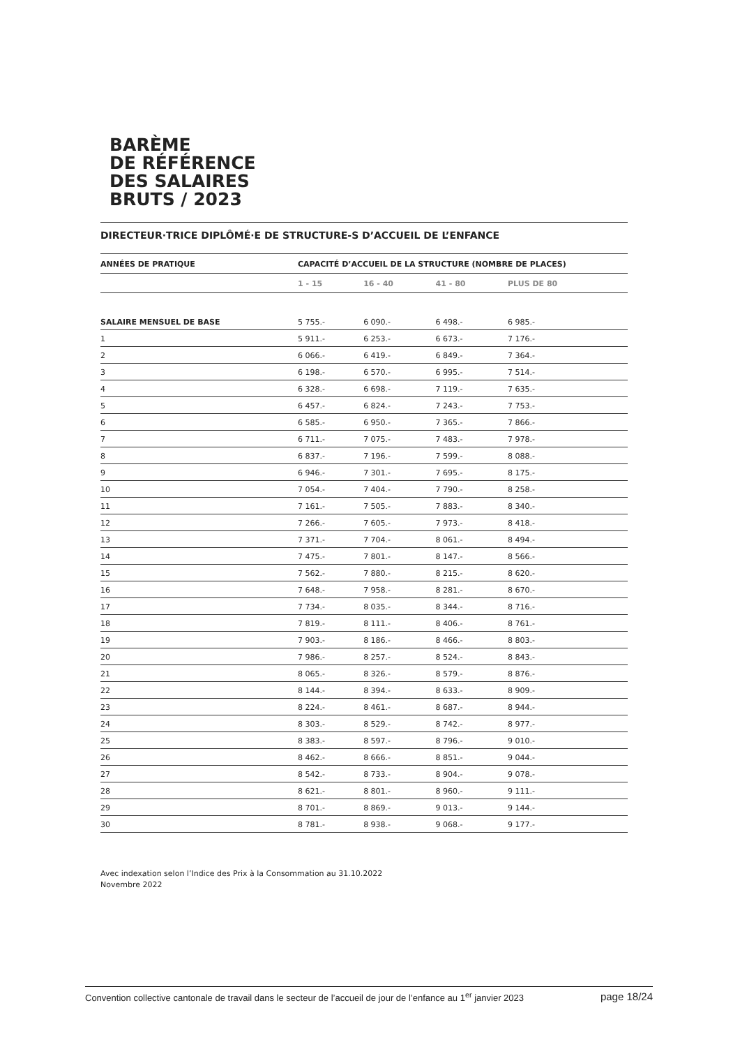BARÈME
DE RÉFÉRENCE
DES SALAIRES
BRUTS / 2023
DIRECTEUR·TRICE DIPLÔMÉ·E DE STRUCTURE-S D’ACCUEIL DE L’ENFANCE
| ANNÉES DE PRATIQUE | CAPACITÉ D’ACCUEIL DE LA STRUCTURE (NOMBRE DE PLACES) | | | |
| --- | --- | --- | --- | --- |
| | 1 - 15 | 16 - 40 | 41 - 80 | PLUS DE 80 |
| SALAIRE MENSUEL DE BASE | 5 755.- | 6 090.- | 6 498.- | 6 985.- |
| 1 | 5 911.- | 6 253.- | 6 673.- | 7 176.- |
| 2 | 6 066.- | 6 419.- | 6 849.- | 7 364.- |
| 3 | 6 198.- | 6 570.- | 6 995.- | 7 514.- |
| 4 | 6 328.- | 6 698.- | 7 119.- | 7 635.- |
| 5 | 6 457.- | 6 824.- | 7 243.- | 7 753.- |
| 6 | 6 585.- | 6 950.- | 7 365.- | 7 866.- |
| 7 | 6 711.- | 7 075.- | 7 483.- | 7 978.- |
| 8 | 6 837.- | 7 196.- | 7 599.- | 8 088.- |
| 9 | 6 946.- | 7 301.- | 7 695.- | 8 175.- |
| 10 | 7 054.- | 7 404.- | 7 790.- | 8 258.- |
| 11 | 7 161.- | 7 505.- | 7 883.- | 8 340.- |
| 12 | 7 266.- | 7 605.- | 7 973.- | 8 418.- |
| 13 | 7 371.- | 7 704.- | 8 061.- | 8 494.- |
| 14 | 7 475.- | 7 801.- | 8 147.- | 8 566.- |
| 15 | 7 562.- | 7 880.- | 8 215.- | 8 620.- |
| 16 | 7 648.- | 7 958.- | 8 281.- | 8 670.- |
| 17 | 7 734.- | 8 035.- | 8 344.- | 8 716.- |
| 18 | 7 819.- | 8 111.- | 8 406.- | 8 761.- |
| 19 | 7 903.- | 8 186.- | 8 466.- | 8 803.- |
| 20 | 7 986.- | 8 257.- | 8 524.- | 8 843.- |
| 21 | 8 065.- | 8 326.- | 8 579.- | 8 876.- |
| 22 | 8 144.- | 8 394.- | 8 633.- | 8 909.- |
| 23 | 8 224.- | 8 461.- | 8 687.- | 8 944.- |
| 24 | 8 303.- | 8 529.- | 8 742.- | 8 977.- |
| 25 | 8 383.- | 8 597.- | 8 796.- | 9 010.- |
| 26 | 8 462.- | 8 666.- | 8 851.- | 9 044.- |
| 27 | 8 542.- | 8 733.- | 8 904.- | 9 078.- |
| 28 | 8 621.- | 8 801.- | 8 960.- | 9 111.- |
| 29 | 8 701.- | 8 869.- | 9 013.- | 9 144.- |
| 30 | 8 781.- | 8 938.- | 9 068.- | 9 177.- |
Avec indexation selon l’Indice des Prix à la Consommation au 31.10.2022
Novembre 2022
Convention collective cantonale de travail dans le secteur de l’accueil de jour de l’enfance au 1<sup>er</sup> janvier 2023 page 18/24